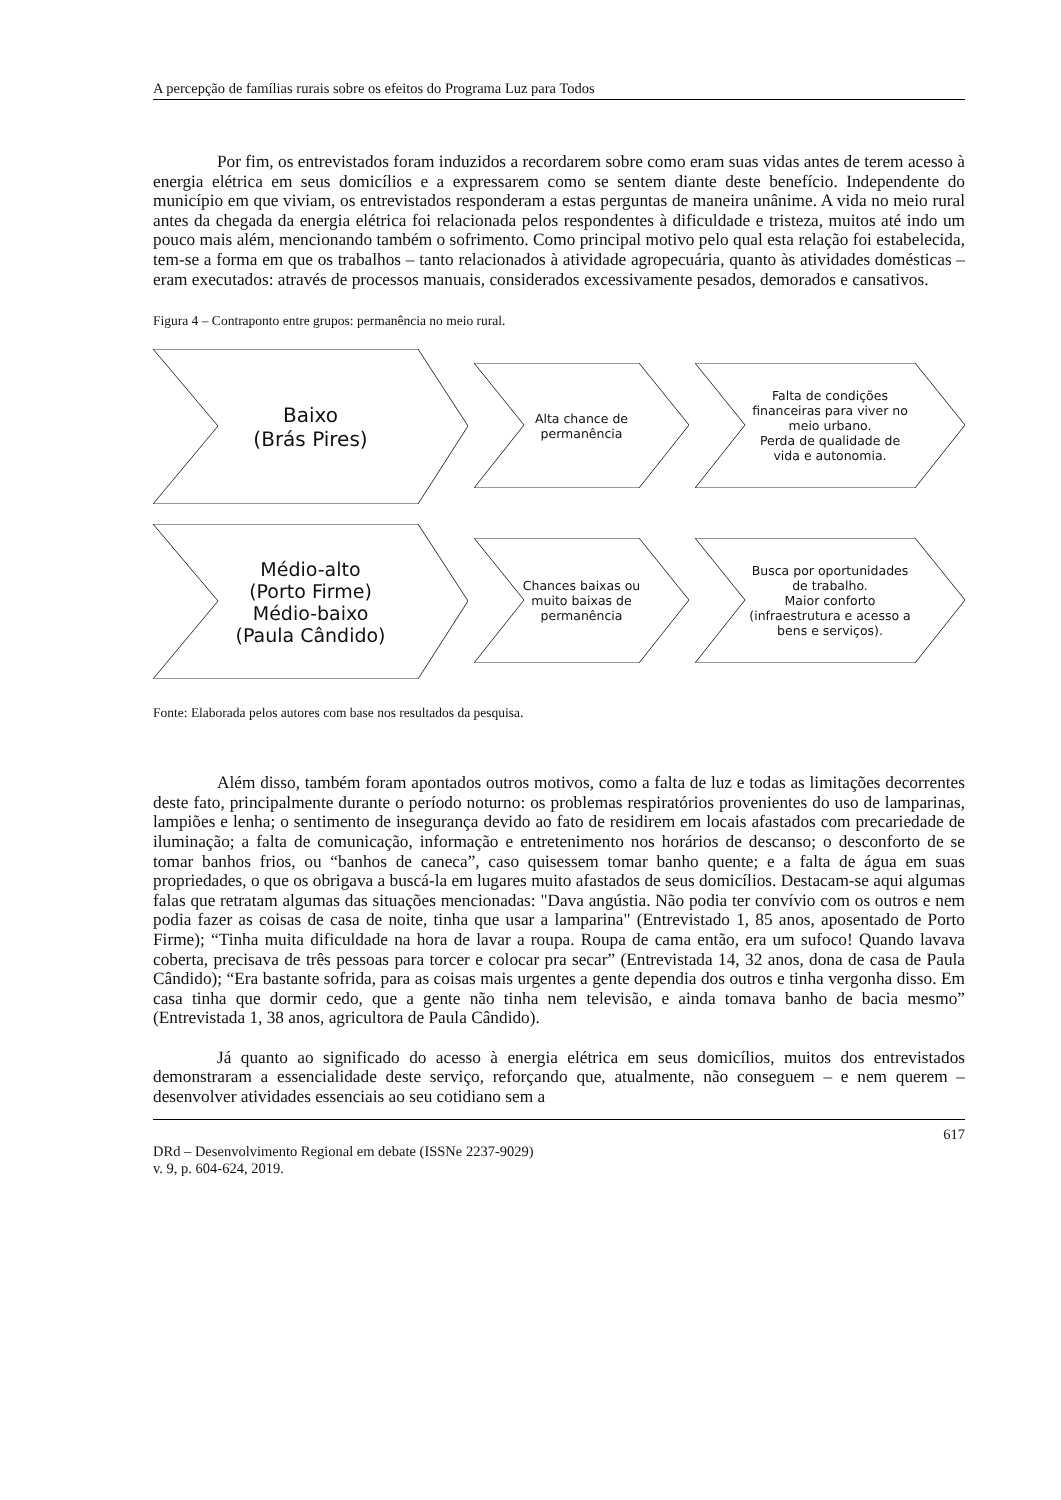A percepção de famílias rurais sobre os efeitos do Programa Luz para Todos
Por fim, os entrevistados foram induzidos a recordarem sobre como eram suas vidas antes de terem acesso à energia elétrica em seus domicílios e a expressarem como se sentem diante deste benefício. Independente do município em que viviam, os entrevistados responderam a estas perguntas de maneira unânime. A vida no meio rural antes da chegada da energia elétrica foi relacionada pelos respondentes à dificuldade e tristeza, muitos até indo um pouco mais além, mencionando também o sofrimento. Como principal motivo pelo qual esta relação foi estabelecida, tem-se a forma em que os trabalhos – tanto relacionados à atividade agropecuária, quanto às atividades domésticas – eram executados: através de processos manuais, considerados excessivamente pesados, demorados e cansativos.
Figura 4 – Contraponto entre grupos: permanência no meio rural.
Baixo
(Brás Pires)
Alta chance de
permanência
Falta de condições
financeiras para viver no
meio urbano.
Perda de qualidade de
vida e autonomia.
Médio-alto
(Porto Firme)
Médio-baixo
(Paula Cândido)
Chances baixas ou
muito baixas de
permanência
Busca por oportunidades
de trabalho.
Maior conforto
(infraestrutura e acesso a
bens e serviços).
Fonte: Elaborada pelos autores com base nos resultados da pesquisa.
Além disso, também foram apontados outros motivos, como a falta de luz e todas as limitações decorrentes deste fato, principalmente durante o período noturno: os problemas respiratórios provenientes do uso de lamparinas, lampiões e lenha; o sentimento de insegurança devido ao fato de residirem em locais afastados com precariedade de iluminação; a falta de comunicação, informação e entretenimento nos horários de descanso; o desconforto de se tomar banhos frios, ou “banhos de caneca”, caso quisessem tomar banho quente; e a falta de água em suas propriedades, o que os obrigava a buscá-la em lugares muito afastados de seus domicílios. Destacam-se aqui algumas falas que retratam algumas das situações mencionadas: "Dava angústia. Não podia ter convívio com os outros e nem podia fazer as coisas de casa de noite, tinha que usar a lamparina" (Entrevistado 1, 85 anos, aposentado de Porto Firme); “Tinha muita dificuldade na hora de lavar a roupa. Roupa de cama então, era um sufoco! Quando lavava coberta, precisava de três pessoas para torcer e colocar pra secar” (Entrevistada 14, 32 anos, dona de casa de Paula Cândido); “Era bastante sofrida, para as coisas mais urgentes a gente dependia dos outros e tinha vergonha disso. Em casa tinha que dormir cedo, que a gente não tinha nem televisão, e ainda tomava banho de bacia mesmo” (Entrevistada 1, 38 anos, agricultora de Paula Cândido).
Já quanto ao significado do acesso à energia elétrica em seus domicílios, muitos dos entrevistados demonstraram a essencialidade deste serviço, reforçando que, atualmente, não conseguem – e nem querem – desenvolver atividades essenciais ao seu cotidiano sem a
617
DRd – Desenvolvimento Regional em debate (ISSNe 2237-9029)
v. 9, p. 604-624, 2019.